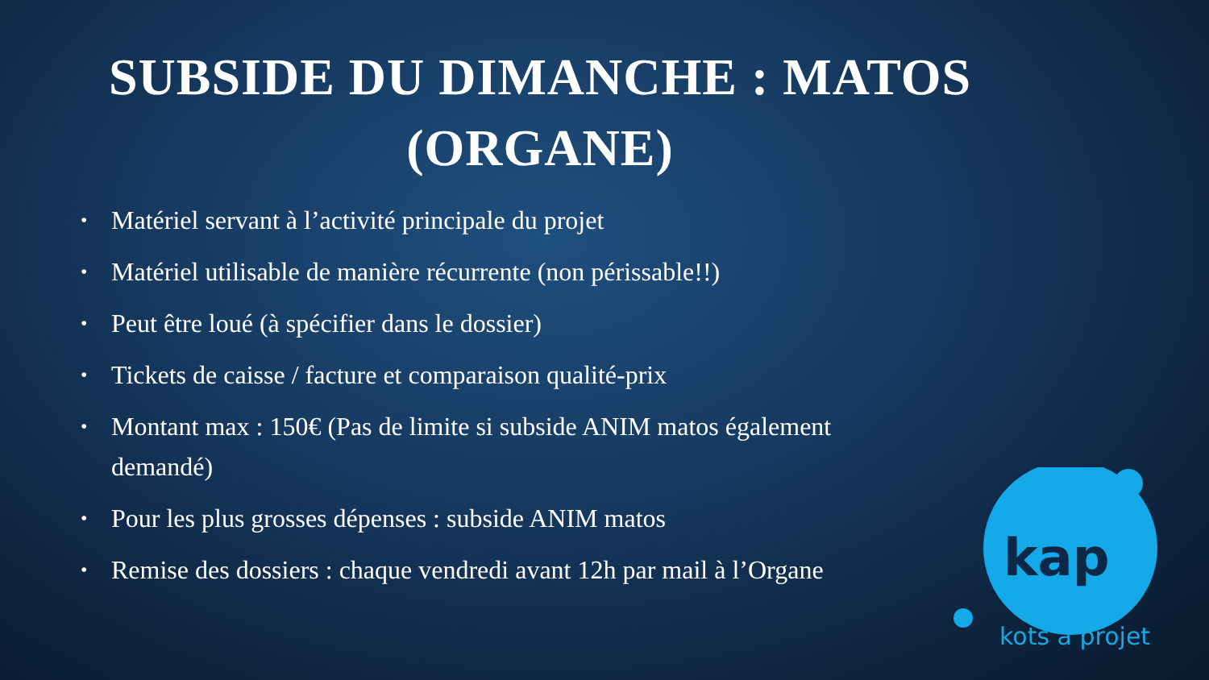SUBSIDE DU DIMANCHE : MATOS
(ORGANE)
• Matériel servant à l’activité principale du projet
• Matériel utilisable de manière récurrente (non périssable!!)
• Peut être loué (à spécifier dans le dossier)
• Tickets de caisse / facture et comparaison qualité-prix
• Montant max : 150€ (Pas de limite si subside ANIM matos également demandé)
• Pour les plus grosses dépenses : subside ANIM matos
• Remise des dossiers : chaque vendredi avant 12h par mail à l’Organe
kap
kots à projet